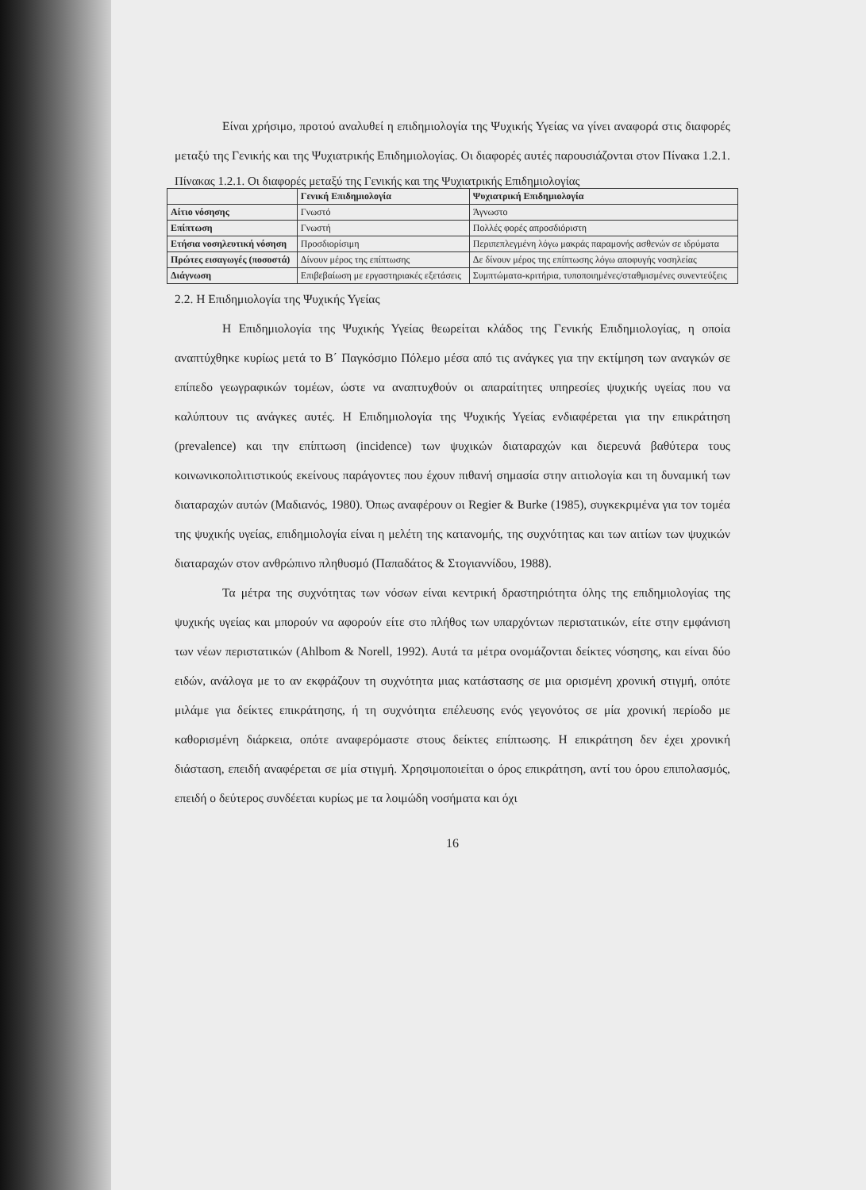Είναι χρήσιμο, προτού αναλυθεί η επιδημιολογία της Ψυχικής Υγείας να γίνει αναφορά στις διαφορές μεταξύ της Γενικής και της Ψυχιατρικής Επιδημιολογίας. Οι διαφορές αυτές παρουσιάζονται στον Πίνακα 1.2.1.
Πίνακας 1.2.1. Οι διαφορές μεταξύ της Γενικής και της Ψυχιατρικής Επιδημιολογίας
| | Γενική Επιδημιολογία | Ψυχιατρική Επιδημιολογία |
| --- | --- | --- |
| Αίτιο νόσησης | Γνωστό | Άγνωστο |
| Επίπτωση | Γνωστή | Πολλές φορές απροσδιόριστη |
| Ετήσια νοσηλευτική νόσηση | Προσδιορίσιμη | Περιπεπλεγμένη λόγω μακράς παραμονής ασθενών σε ιδρύματα |
| Πρώτες εισαγωγές (ποσοστά) | Δίνουν μέρος της επίπτωσης | Δε δίνουν μέρος της επίπτωσης λόγω αποφυγής νοσηλείας |
| Διάγνωση | Επιβεβαίωση με εργαστηριακές εξετάσεις | Συμπτώματα-κριτήρια, τυποποιημένες/σταθμισμένες συνεντεύξεις |
2.2. Η Επιδημιολογία της Ψυχικής Υγείας
Η Επιδημιολογία της Ψυχικής Υγείας θεωρείται κλάδος της Γενικής Επιδημιολογίας, η οποία αναπτύχθηκε κυρίως μετά το Β΄ Παγκόσμιο Πόλεμο μέσα από τις ανάγκες για την εκτίμηση των αναγκών σε επίπεδο γεωγραφικών τομέων, ώστε να αναπτυχθούν οι απαραίτητες υπηρεσίες ψυχικής υγείας που να καλύπτουν τις ανάγκες αυτές. Η Επιδημιολογία της Ψυχικής Υγείας ενδιαφέρεται για την επικράτηση (prevalence) και την επίπτωση (incidence) των ψυχικών διαταραχών και διερευνά βαθύτερα τους κοινωνικοπολιτιστικούς εκείνους παράγοντες που έχουν πιθανή σημασία στην αιτιολογία και τη δυναμική των διαταραχών αυτών (Μαδιανός, 1980). Όπως αναφέρουν οι Regier & Burke (1985), συγκεκριμένα για τον τομέα της ψυχικής υγείας, επιδημιολογία είναι η μελέτη της κατανομής, της συχνότητας και των αιτίων των ψυχικών διαταραχών στον ανθρώπινο πληθυσμό (Παπαδάτος & Στογιαννίδου, 1988).
Τα μέτρα της συχνότητας των νόσων είναι κεντρική δραστηριότητα όλης της επιδημιολογίας της ψυχικής υγείας και μπορούν να αφορούν είτε στο πλήθος των υπαρχόντων περιστατικών, είτε στην εμφάνιση των νέων περιστατικών (Ahlbom & Norell, 1992). Αυτά τα μέτρα ονομάζονται δείκτες νόσησης, και είναι δύο ειδών, ανάλογα με το αν εκφράζουν τη συχνότητα μιας κατάστασης σε μια ορισμένη χρονική στιγμή, οπότε μιλάμε για δείκτες επικράτησης, ή τη συχνότητα επέλευσης ενός γεγονότος σε μία χρονική περίοδο με καθορισμένη διάρκεια, οπότε αναφερόμαστε στους δείκτες επίπτωσης. Η επικράτηση δεν έχει χρονική διάσταση, επειδή αναφέρεται σε μία στιγμή. Χρησιμοποιείται ο όρος επικράτηση, αντί του όρου επιπολασμός, επειδή ο δεύτερος συνδέεται κυρίως με τα λοιμώδη νοσήματα και όχι
16